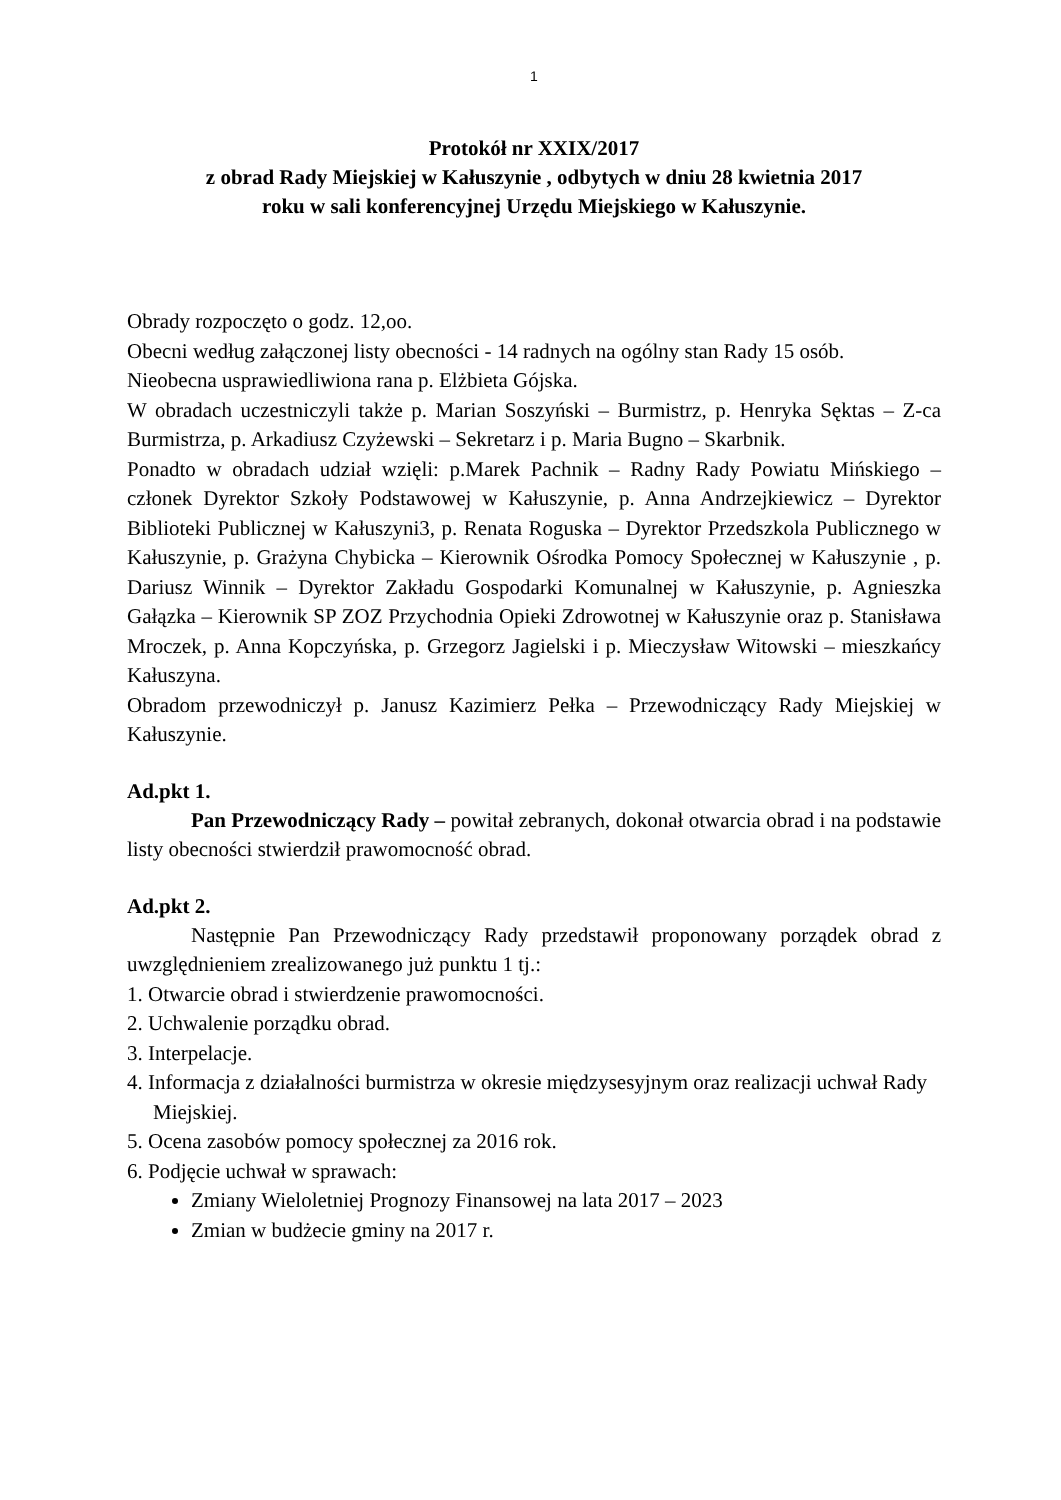1
Protokół nr XXIX/2017
z obrad Rady Miejskiej w Kałuszynie , odbytych w dniu 28 kwietnia 2017
roku w sali konferencyjnej Urzędu Miejskiego w Kałuszynie.
Obrady rozpoczęto o godz. 12,oo.
Obecni według załączonej listy obecności - 14 radnych na ogólny stan Rady 15 osób.
Nieobecna usprawiedliwiona rana p. Elżbieta Gójska.
W obradach uczestniczyli także p. Marian Soszyński – Burmistrz, p. Henryka Sęktas – Z-ca Burmistrza, p. Arkadiusz Czyżewski – Sekretarz i p. Maria Bugno – Skarbnik.
Ponadto w obradach udział wzięli: p.Marek Pachnik – Radny Rady Powiatu Mińskiego – członek Dyrektor Szkoły Podstawowej w Kałuszynie, p. Anna Andrzejkiewicz – Dyrektor Biblioteki Publicznej w Kałuszyni3, p. Renata Roguska – Dyrektor Przedszkola Publicznego w Kałuszynie, p. Grażyna Chybicka – Kierownik Ośrodka Pomocy Społecznej w Kałuszynie , p. Dariusz Winnik – Dyrektor Zakładu Gospodarki Komunalnej w Kałuszynie, p. Agnieszka Gałązka – Kierownik SP ZOZ Przychodnia Opieki Zdrowotnej w Kałuszynie oraz p. Stanisława Mroczek, p. Anna Kopczyńska, p. Grzegorz Jagielski i p. Mieczysław Witowski – mieszkańcy Kałuszyna.
Obradom przewodniczył p. Janusz Kazimierz Pełka – Przewodniczący Rady Miejskiej w Kałuszynie.
Ad.pkt 1.
Pan Przewodniczący Rady – powitał zebranych, dokonał otwarcia obrad i na podstawie listy obecności stwierdził prawomocność obrad.
Ad.pkt 2.
Następnie Pan Przewodniczący Rady przedstawił proponowany porządek obrad z uwzględnieniem zrealizowanego już punktu 1 tj.:
1. Otwarcie obrad i stwierdzenie prawomocności.
2. Uchwalenie porządku obrad.
3. Interpelacje.
4. Informacja z działalności burmistrza w okresie międzysesyjnym oraz realizacji uchwał Rady Miejskiej.
5. Ocena zasobów pomocy społecznej za 2016 rok.
6. Podjęcie uchwał w sprawach:
Zmiany Wieloletniej Prognozy Finansowej na lata 2017 – 2023
Zmian w budżecie gminy na 2017 r.